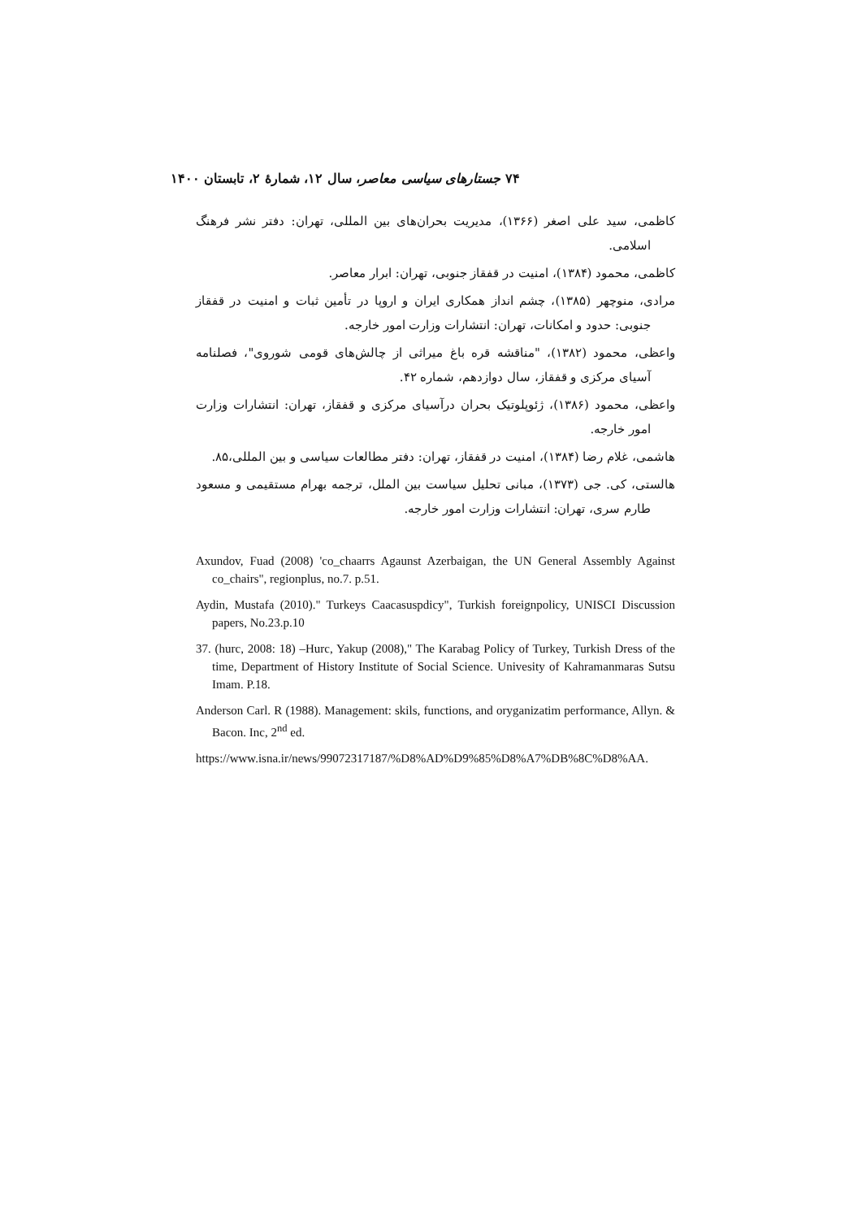۷۴ جستارهای سیاسی معاصر، سال ۱۲، شمارهٔ ۲، تابستان ۱۴۰۰
کاظمی، سید علی اصغر (۱۳۶۶)، مدیریت بحران‌های بین المللی، تهران: دفتر نشر فرهنگ اسلامی.
کاظمی، محمود (۱۳۸۴)، امنیت در قفقاز جنوبی، تهران: ابرار معاصر.
مرادی، منوچهر (۱۳۸۵)، چشم انداز همکاری ایران و اروپا در تأمین ثبات و امنیت در قفقاز جنوبی: حدود و امکانات، تهران: انتشارات وزارت امور خارجه.
واعظی، محمود (۱۳۸۲)، "مناقشه قره باغ میراثی از چالش‌های قومی شوروی"، فصلنامه آسیای مرکزی و قفقاز، سال دوازدهم، شماره ۴۲.
واعظی، محمود (۱۳۸۶)، ژئوپلوتیک بحران درآسیای مرکزی و قفقاز، تهران: انتشارات وزارت امور خارجه.
هاشمی، غلام رضا (۱۳۸۴)، امنیت در قفقاز، تهران: دفتر مطالعات سیاسی و بین المللی،۸۵.
هالستی، کی. جی (۱۳۷۳)، مبانی تحلیل سیاست بین الملل، ترجمه بهرام مستقیمی و مسعود طارم سری، تهران: انتشارات وزارت امور خارجه.
Axundov, Fuad (2008) 'co_chaarrs Agaunst Azerbaigan, the UN General Assembly Against co_chairs", regionplus, no.7. p.51.
Aydin, Mustafa (2010)." Turkeys Caacasuspdicy", Turkish foreignpolicy, UNISCI Discussion papers, No.23.p.10
37. (hurc, 2008: 18) –Hurc, Yakup (2008)," The Karabag Policy of Turkey, Turkish Dress of the time, Department of History Institute of Social Science. Univesity of Kahramanmaras Sutsu Imam. P.18.
Anderson Carl. R (1988). Management: skils, functions, and oryganizatim performance, Allyn. & Bacon. Inc, 2<sup>nd</sup> ed.
https://www.isna.ir/news/99072317187/%D8%AD%D9%85%D8%A7%DB%8C%D8%AA.